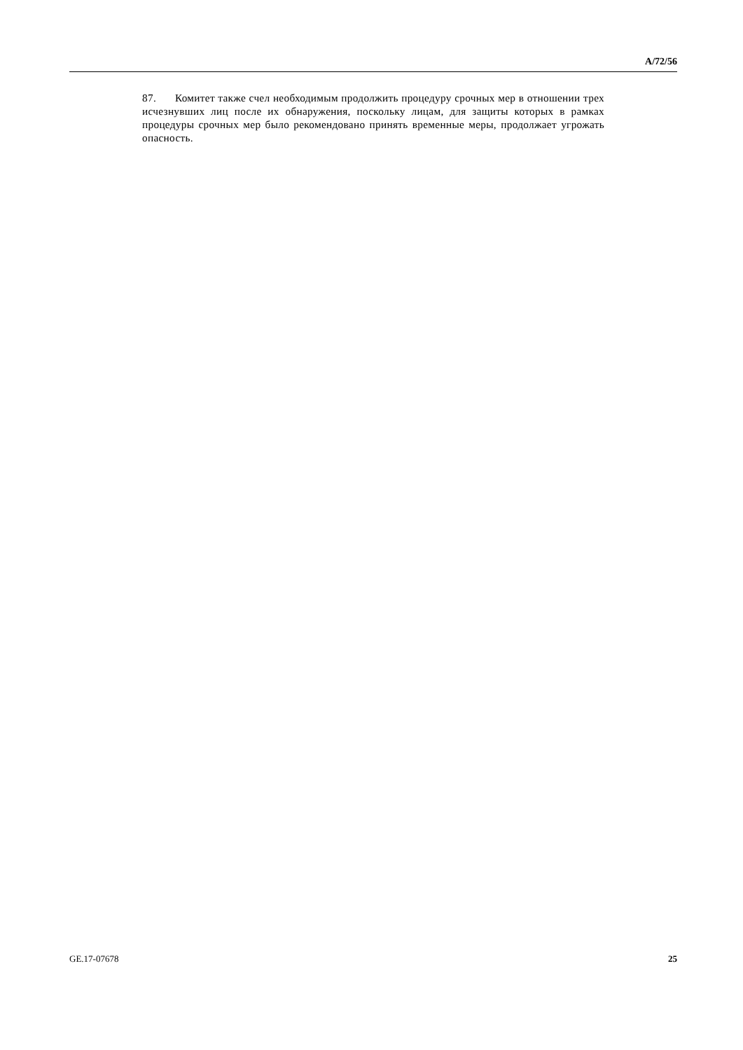A/72/56
87. Комитет также счел необходимым продолжить процедуру срочных мер в отношении трех исчезнувших лиц после их обнаружения, поскольку лицам, для защиты которых в рамках процедуры срочных мер было рекомендовано принять временные меры, продолжает угрожать опасность.
GE.17-07678 25